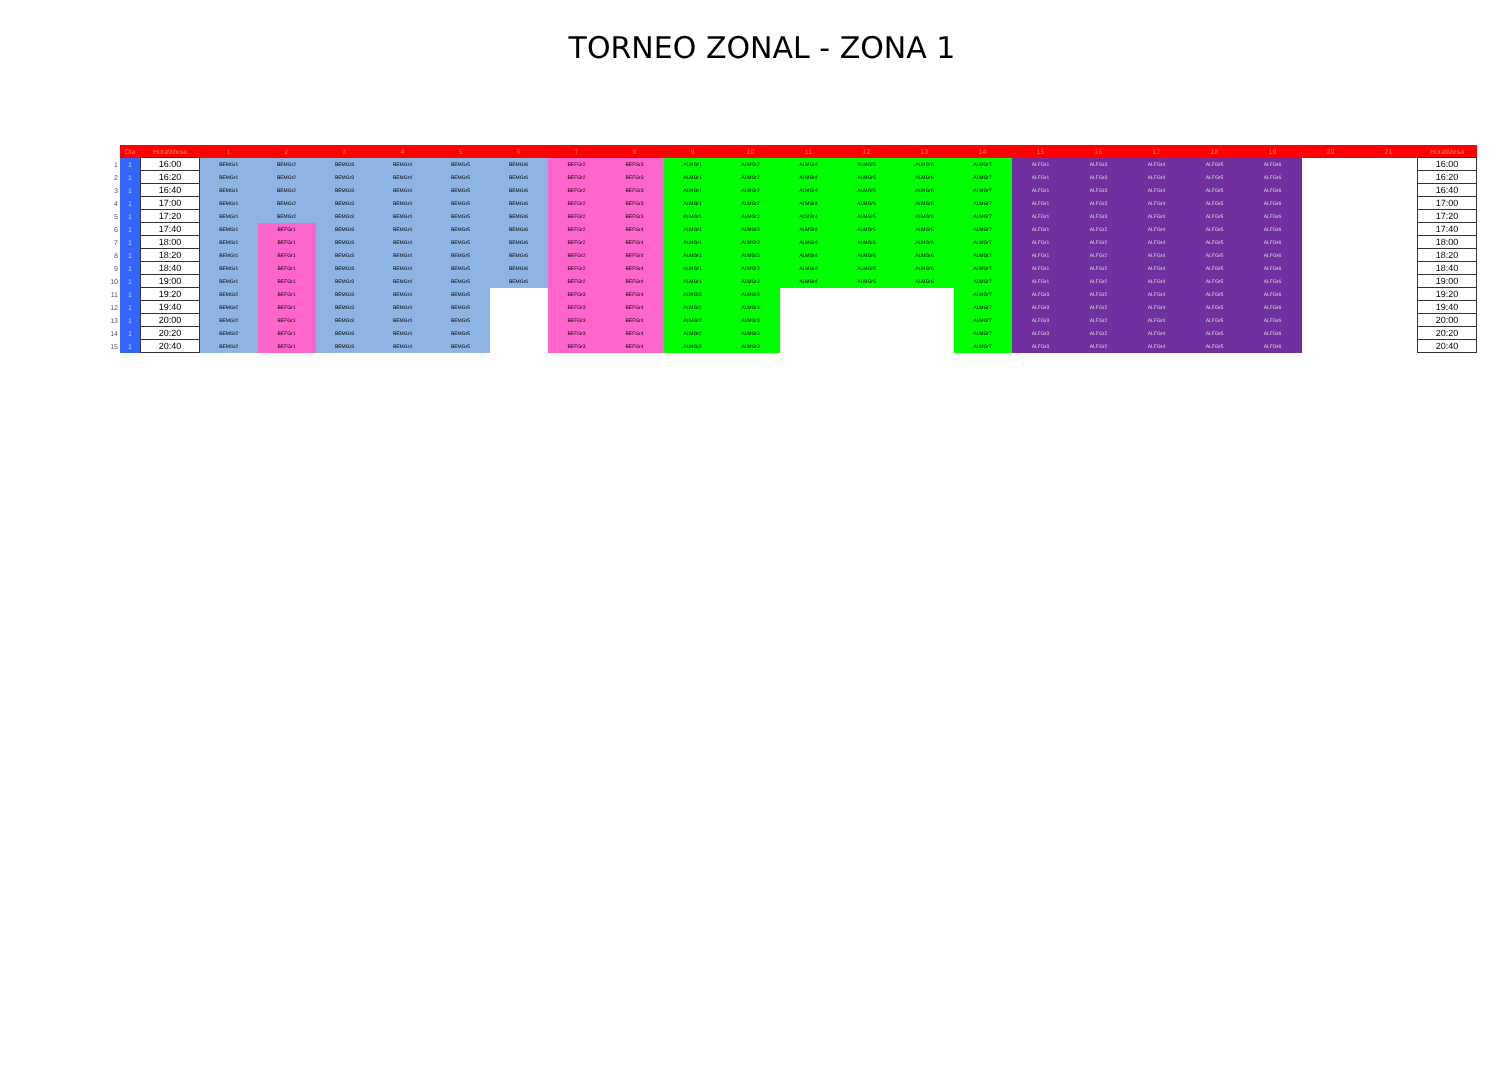TORNEO ZONAL - ZONA 1
| | Dia | Hora\Mesa | 1 | 2 | 3 | 4 | 5 | 6 | 7 | 8 | 9 | 10 | 11 | 12 | 13 | 14 | 15 | 16 | 17 | 18 | 19 | 20 | 21 | Hora\Mesa |
| 1 | 1 | 16:00 | BEMGr1 | BEMGr2 | BEMGr3 | BEMGr4 | BEMGr5 | BEMGr6 | BEFGr2 | BEFGr3 | ALMGr1 | ALMGr2 | ALMGr4 | ALMGr5 | ALMGr6 | ALMGr7 | ALFGr1 | ALFGr3 | ALFGr4 | ALFGr5 | ALFGr6 | | | 16:00 |
| 2 | 1 | 16:20 | BEMGr1 | BEMGr2 | BEMGr3 | BEMGr4 | BEMGr5 | BEMGr6 | BEFGr2 | BEFGr3 | ALMGr1 | ALMGr2 | ALMGr4 | ALMGr5 | ALMGr6 | ALMGr7 | ALFGr1 | ALFGr3 | ALFGr4 | ALFGr5 | ALFGr6 | | | 16:20 |
| 3 | 1 | 16:40 | BEMGr1 | BEMGr2 | BEMGr3 | BEMGr4 | BEMGr5 | BEMGr6 | BEFGr2 | BEFGr3 | ALMGr1 | ALMGr2 | ALMGr4 | ALMGr5 | ALMGr6 | ALMGr7 | ALFGr1 | ALFGr3 | ALFGr4 | ALFGr5 | ALFGr6 | | | 16:40 |
| 4 | 1 | 17:00 | BEMGr1 | BEMGr2 | BEMGr3 | BEMGr4 | BEMGr5 | BEMGr6 | BEFGr2 | BEFGr3 | ALMGr1 | ALMGr2 | ALMGr4 | ALMGr5 | ALMGr6 | ALMGr7 | ALFGr1 | ALFGr3 | ALFGr4 | ALFGr5 | ALFGr6 | | | 17:00 |
| 5 | 1 | 17:20 | BEMGr1 | BEMGr2 | BEMGr3 | BEMGr4 | BEMGr5 | BEMGr6 | BEFGr2 | BEFGr3 | ALMGr1 | ALMGr2 | ALMGr4 | ALMGr5 | ALMGr6 | ALMGr7 | ALFGr1 | ALFGr3 | ALFGr4 | ALFGr5 | ALFGr6 | | | 17:20 |
| 6 | 1 | 17:40 | BEMGr1 | BEFGr1 | BEMGr3 | BEMGr4 | BEMGr5 | BEMGr6 | BEFGr2 | BEFGr4 | ALMGr1 | ALMGr3 | ALMGr4 | ALMGr5 | ALMGr6 | ALMGr7 | ALFGr1 | ALFGr2 | ALFGr4 | ALFGr5 | ALFGr6 | | | 17:40 |
| 7 | 1 | 18:00 | BEMGr1 | BEFGr1 | BEMGr3 | BEMGr4 | BEMGr5 | BEMGr6 | BEFGr2 | BEFGr4 | ALMGr1 | ALMGr3 | ALMGr4 | ALMGr5 | ALMGr6 | ALMGr7 | ALFGr1 | ALFGr2 | ALFGr4 | ALFGr5 | ALFGr6 | | | 18:00 |
| 8 | 1 | 18:20 | BEMGr1 | BEFGr1 | BEMGr3 | BEMGr4 | BEMGr5 | BEMGr6 | BEFGr2 | BEFGr4 | ALMGr1 | ALMGr3 | ALMGr4 | ALMGr5 | ALMGr6 | ALMGr7 | ALFGr1 | ALFGr2 | ALFGr4 | ALFGr5 | ALFGr6 | | | 18:20 |
| 9 | 1 | 18:40 | BEMGr1 | BEFGr1 | BEMGr3 | BEMGr4 | BEMGr5 | BEMGr6 | BEFGr2 | BEFGr4 | ALMGr1 | ALMGr3 | ALMGr4 | ALMGr5 | ALMGr6 | ALMGr7 | ALFGr1 | ALFGr2 | ALFGr4 | ALFGr5 | ALFGr6 | | | 18:40 |
| 10 | 1 | 19:00 | BEMGr1 | BEFGr1 | BEMGr3 | BEMGr4 | BEMGr5 | BEMGr6 | BEFGr2 | BEFGr4 | ALMGr1 | ALMGr3 | ALMGr4 | ALMGr5 | ALMGr6 | ALMGr7 | ALFGr1 | ALFGr2 | ALFGr4 | ALFGr5 | ALFGr6 | | | 19:00 |
| 11 | 1 | 19:20 | BEMGr2 | BEFGr1 | BEMGr3 | BEMGr4 | BEMGr5 | | BEFGr3 | BEFGr4 | ALMGr2 | ALMGr3 | | | | ALMGr7 | ALFGr3 | ALFGr2 | ALFGr4 | ALFGr5 | ALFGr6 | | | 19:20 |
| 12 | 1 | 19:40 | BEMGr2 | BEFGr1 | BEMGr3 | BEMGr4 | BEMGr5 | | BEFGr3 | BEFGr4 | ALMGr2 | ALMGr3 | | | | ALMGr7 | ALFGr3 | ALFGr2 | ALFGr4 | ALFGr5 | ALFGr6 | | | 19:40 |
| 13 | 1 | 20:00 | BEMGr2 | BEFGr1 | BEMGr3 | BEMGr4 | BEMGr5 | | BEFGr3 | BEFGr4 | ALMGr2 | ALMGr3 | | | | ALMGr7 | ALFGr3 | ALFGr2 | ALFGr4 | ALFGr5 | ALFGr6 | | | 20:00 |
| 14 | 1 | 20:20 | BEMGr2 | BEFGr1 | BEMGr3 | BEMGr4 | BEMGr5 | | BEFGr3 | BEFGr4 | ALMGr2 | ALMGr3 | | | | ALMGr7 | ALFGr3 | ALFGr2 | ALFGr4 | ALFGr5 | ALFGr6 | | | 20:20 |
| 15 | 1 | 20:40 | BEMGr2 | BEFGr1 | BEMGr3 | BEMGr4 | BEMGr5 | | BEFGr3 | BEFGr4 | ALMGr2 | ALMGr3 | | | | ALMGr7 | ALFGr3 | ALFGr2 | ALFGr4 | ALFGr5 | ALFGr6 | | | 20:40 |